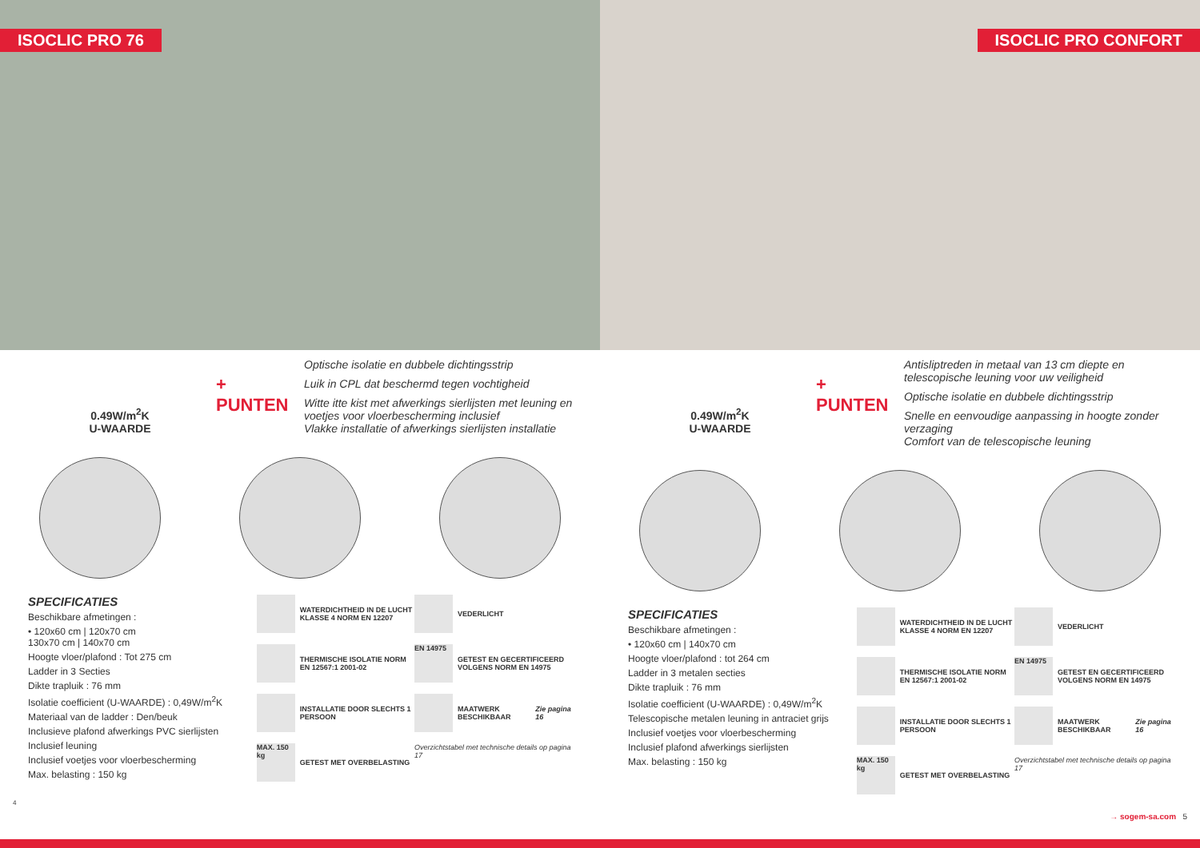ISOCLIC PRO 76
0.49W/m<sup>2</sup>K
U-WAARDE
+
PUNTEN
Optische isolatie en dubbele dichtingsstrip
Luik in CPL dat beschermd tegen vochtigheid
Witte itte kist met afwerkings sierlijsten met leuning en voetjes voor vloerbescherming inclusief
Vlakke installatie of afwerkings sierlijsten installatie
SPECIFICATIES
Beschikbare afmetingen :
• 120x60 cm | 120x70 cm
130x70 cm | 140x70 cm
Hoogte vloer/plafond : Tot 275 cm
Ladder in 3 Secties
Dikte trapluik : 76 mm
Isolatie coefficient (U-WAARDE) : 0,49W/m<sup>2</sup>K
Materiaal van de ladder : Den/beuk
Inclusieve plafond afwerkings PVC sierlijsten
Inclusief leuning
Inclusief voetjes voor vloerbescherming
Max. belasting : 150 kg
WATERDICHTHEID IN DE LUCHT KLASSE 4 NORM EN 12207
THERMISCHE ISOLATIE NORM EN 12567:1 2001-02
INSTALLATIE DOOR SLECHTS 1 PERSOON
MAX. 150 kg
GETEST MET OVERBELASTING
VEDERLICHT
EN 14975
GETEST EN GECERTIFICEERD VOLGENS NORM EN 14975
MAATWERK BESCHIKBAAR Zie pagina 16
Overzichtstabel met technische details op pagina 17
4
ISOCLIC PRO CONFORT
0.49W/m<sup>2</sup>K
U-WAARDE
+
PUNTEN
Antisliptreden in metaal van 13 cm diepte en telescopische leuning voor uw veiligheid
Optische isolatie en dubbele dichtingsstrip
Snelle en eenvoudige aanpassing in hoogte zonder verzaging
Comfort van de telescopische leuning
SPECIFICATIES
Beschikbare afmetingen :
• 120x60 cm | 140x70 cm
Hoogte vloer/plafond : tot 264 cm
Ladder in 3 metalen secties
Dikte trapluik : 76 mm
Isolatie coefficient (U-WAARDE) : 0,49W/m<sup>2</sup>K
Telescopische metalen leuning in antraciet grijs
Inclusief voetjes voor vloerbescherming
Inclusief plafond afwerkings sierlijsten
Max. belasting : 150 kg
WATERDICHTHEID IN DE LUCHT KLASSE 4 NORM EN 12207
THERMISCHE ISOLATIE NORM EN 12567:1 2001-02
INSTALLATIE DOOR SLECHTS 1 PERSOON
MAX. 150 kg
GETEST MET OVERBELASTING
VEDERLICHT
EN 14975
GETEST EN GECERTIFICEERD VOLGENS NORM EN 14975
MAATWERK BESCHIKBAAR Zie pagina 16
Overzichtstabel met technische details op pagina 17
→ sogem-sa.com 5